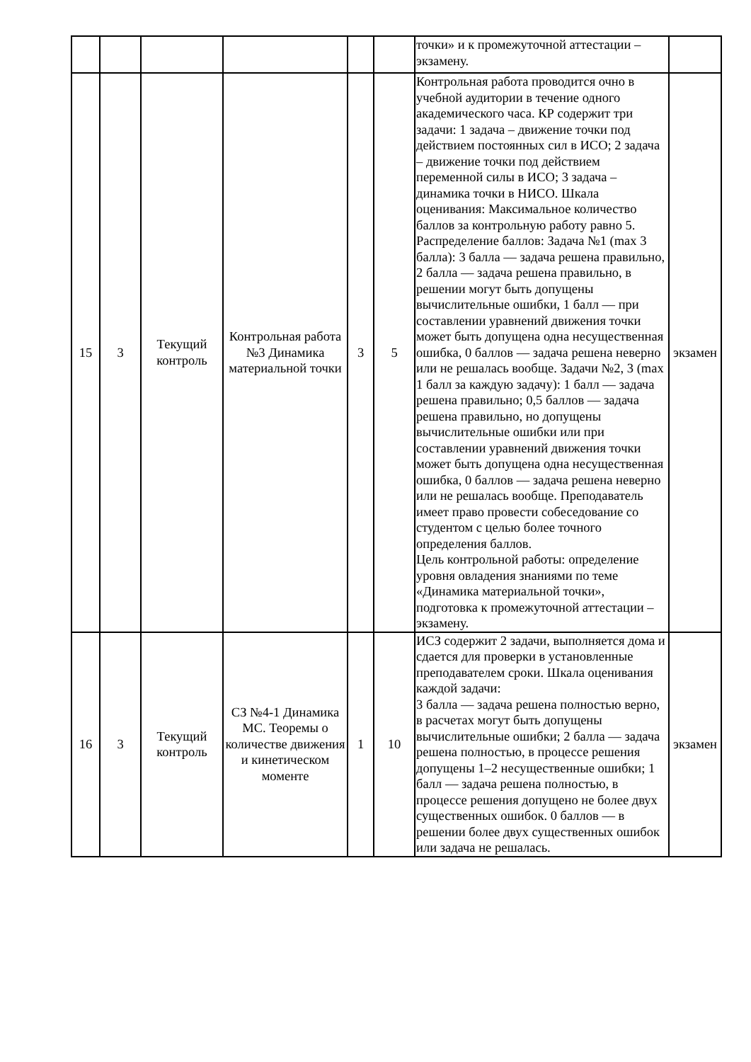| | | | | | | точки» и к промежуточной аттестации – экзамену. | |
| 15 | 3 | Текущий контроль | Контрольная работа №3 Динамика материальной точки | 3 | 5 | Контрольная работа проводится очно в учебной аудитории в течение одного академического часа. КР содержит три задачи: 1 задача – движение точки под действием постоянных сил в ИСО; 2 задача – движение точки под действием переменной силы в ИСО; 3 задача – динамика точки в НИСО. Шкала оценивания: Максимальное количество баллов за контрольную работу равно 5. Распределение баллов: Задача №1 (max 3 балла): 3 балла — задача решена правильно, 2 балла — задача решена правильно, в решении могут быть допущены вычислительные ошибки, 1 балл — при составлении уравнений движения точки может быть допущена одна несущественная ошибка, 0 баллов — задача решена неверно или не решалась вообще. Задачи №2, 3 (max 1 балл за каждую задачу): 1 балл — задача решена правильно; 0,5 баллов — задача решена правильно, но допущены вычислительные ошибки или при составлении уравнений движения точки может быть допущена одна несущественная ошибка, 0 баллов — задача решена неверно или не решалась вообще. Преподаватель имеет право провести собеседование со студентом с целью более точного определения баллов. Цель контрольной работы: определение уровня овладения знаниями по теме «Динамика материальной точки», подготовка к промежуточной аттестации – экзамену. | экзамен |
| 16 | 3 | Текущий контроль | СЗ №4-1 Динамика МС. Теоремы о количестве движения и кинетическом моменте | 1 | 10 | ИСЗ содержит 2 задачи, выполняется дома и сдается для проверки в установленные преподавателем сроки. Шкала оценивания каждой задачи: 3 балла — задача решена полностью верно, в расчетах могут быть допущены вычислительные ошибки; 2 балла — задача решена полностью, в процессе решения допущены 1–2 несущественные ошибки; 1 балл — задача решена полностью, в процессе решения допущено не более двух существенных ошибок. 0 баллов — в решении более двух существенных ошибок или задача не решалась. | экзамен |